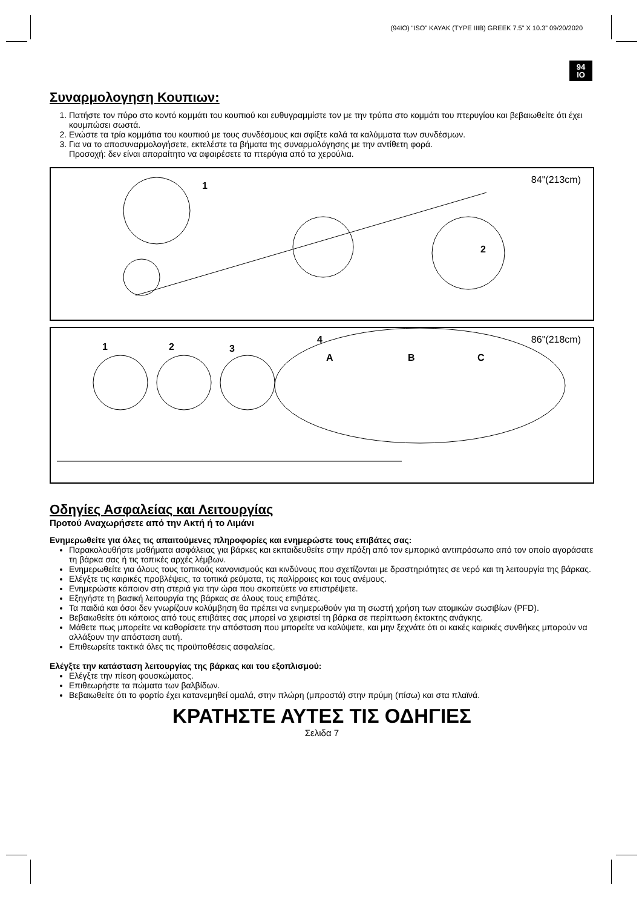(94IO) “ISO” KAYAK (TYPE IIIB) GREEK 7.5” X 10.3” 09/20/2020
94
IO
Συναρμολογηση Κουπιων:
1. Πατήστε τον πύρο στο κοντό κομμάτι του κουπιού και ευθυγραμμίστε τον με την τρύπα στο κομμάτι του πτερυγίου και βεβαιωθείτε ότι έχει κουμπώσει σωστά.
2. Ενώστε τα τρία κομμάτια του κουπιού με τους συνδέσμους και σφίξτε καλά τα καλύμματα των συνδέσμων.
3. Για να το αποσυναρμολογήσετε, εκτελέστε τα βήματα της συναρμολόγησης με την αντίθετη φορά.
Προσοχή: δεν είναι απαραίτητο να αφαιρέσετε τα πτερύγια από τα χερούλια.
1
84"(213cm)
2
1 2 3
4
A B C
86"(218cm)
Οδηγίες Ασφαλείας και Λειτουργίας
Προτού Αναχωρήσετε από την Ακτή ή το Λιμάνι
Ενημερωθείτε για όλες τις απαιτούμενες πληροφορίες και ενημερώστε τους επιβάτες σας:
Παρακολουθήστε μαθήματα ασφάλειας για βάρκες και εκπαιδευθείτε στην πράξη από τον εμπορικό αντιπρόσωπο από τον οποίο αγοράσατε τη βάρκα σας ή τις τοπικές αρχές λέμβων.
Ενημερωθείτε για όλους τους τοπικούς κανονισμούς και κινδύνους που σχετίζονται με δραστηριότητες σε νερό και τη λειτουργία της βάρκας.
Ελέγξτε τις καιρικές προβλέψεις, τα τοπικά ρεύματα, τις παλίρροιες και τους ανέμους.
Ενημερώστε κάποιον στη στεριά για την ώρα που σκοπεύετε να επιστρέψετε.
Εξηγήστε τη βασική λειτουργία της βάρκας σε όλους τους επιβάτες.
Τα παιδιά και όσοι δεν γνωρίζουν κολύμβηση θα πρέπει να ενημερωθούν για τη σωστή χρήση των ατομικών σωσιβίων (PFD).
Βεβαιωθείτε ότι κάποιος από τους επιβάτες σας μπορεί να χειριστεί τη βάρκα σε περίπτωση έκτακτης ανάγκης.
Μάθετε πως μπορείτε να καθορίσετε την απόσταση που μπορείτε να καλύψετε, και μην ξεχνάτε ότι οι κακές καιρικές συνθήκες μπορούν να αλλάξουν την απόσταση αυτή.
Επιθεωρείτε τακτικά όλες τις προϋποθέσεις ασφαλείας.
Ελέγξτε την κατάσταση λειτουργίας της βάρκας και του εξοπλισμού:
Ελέγξτε την πίεση φουσκώματος.
Επιθεωρήστε τα πώματα των βαλβίδων.
Βεβαιωθείτε ότι το φορτίο έχει κατανεμηθεί ομαλά, στην πλώρη (μπροστά) στην πρύμη (πίσω) και στα πλαϊνά.
ΚΡΑΤΗΣΤΕ ΑΥΤΕΣ ΤΙΣ ΟΔΗΓΙΕΣ
Σελιδα 7